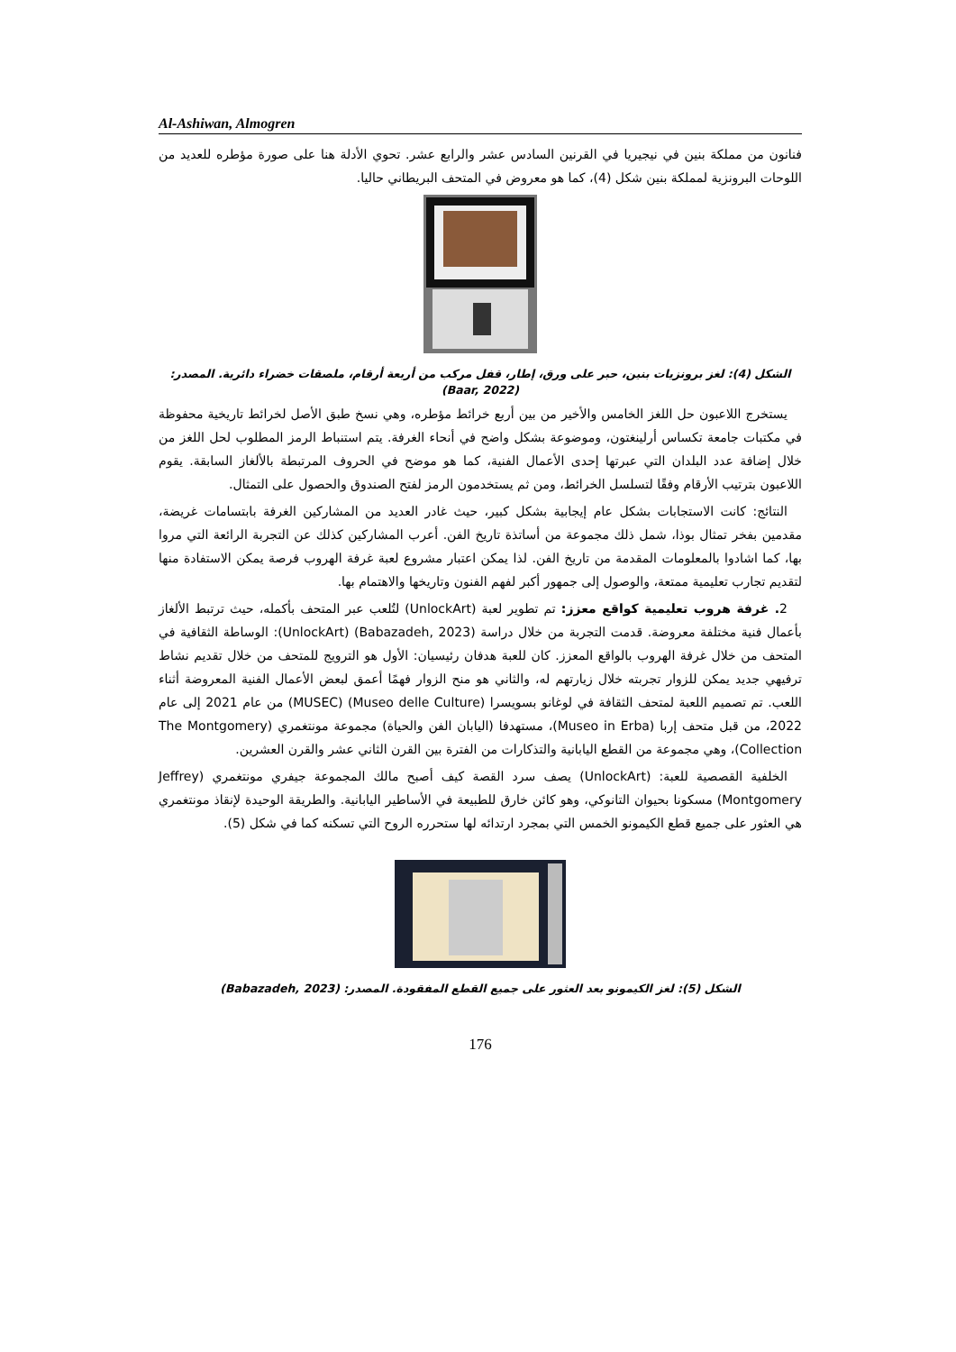Al-Ashiwan, Almogren
فنانون من مملكة بنين في نيجيريا في القرنين السادس عشر والرابع عشر. تحوي الأدلة هنا على صورة مؤطره للعديد من اللوحات البرونزية لمملكة بنين شكل (4)، كما هو معروض في المتحف البريطاني حاليا.
الشكل (4): لغز برونزيات بنين، حبر على ورق، إطار، قفل مركب من أربعة أرقام، ملصقات خضراء دائرية. المصدر: (Baar, 2022)
يستخرج اللاعبون حل اللغز الخامس والأخير من بين أربع خرائط مؤطره، وهي نسخ طبق الأصل لخرائط تاريخية محفوظة في مكتبات جامعة تكساس أرلينغتون، وموضوعة بشكل واضح في أنحاء الغرفة. يتم استنباط الرمز المطلوب لحل اللغز من خلال إضافة عدد البلدان التي عبرتها إحدى الأعمال الفنية، كما هو موضح في الحروف المرتبطة بالألغاز السابقة. يقوم اللاعبون بترتيب الأرقام وفقًا لتسلسل الخرائط، ومن ثم يستخدمون الرمز لفتح الصندوق والحصول على التمثال.
النتائج: كانت الاستجابات بشكل عام إيجابية بشكل كبير، حيث غادر العديد من المشاركين الغرفة بابتسامات غريضة، مقدمين بفخر تمثال بوذا، شمل ذلك مجموعة من أساتذة تاريخ الفن. أعرب المشاركين كذلك عن التجربة الرائعة التي مروا بها، كما اشادوا بالمعلومات المقدمة من تاريخ الفن. لذا يمكن اعتبار مشروع لعبة غرفة الهروب فرصة يمكن الاستفادة منها لتقديم تجارب تعليمية ممتعة، والوصول إلى جمهور أكبر لفهم الفنون وتاريخها والاهتمام بها.
2. غرفة هروب تعليمية كواقع معزز: تم تطوير لعبة (UnlockArt) لتُلعب عبر المتحف بأكمله، حيث ترتبط الألغاز بأعمال فنية مختلفة معروضة. قدمت التجربة من خلال دراسة (Babazadeh, 2023) (UnlockArt): الوساطة الثقافية في المتحف من خلال غرفة الهروب بالواقع المعزز. كان للعبة هدفان رئيسيان: الأول هو الترويج للمتحف من خلال تقديم نشاط ترفيهي جديد يمكن للزوار تجربته خلال زيارتهم له، والثاني هو منح الزوار فهمًا أعمق لبعض الأعمال الفنية المعروضة أثناء اللعب. تم تصميم اللعبة لمتحف الثقافة في لوغانو بسويسرا (Museo delle Culture) (MUSEC) من عام 2021 إلى عام 2022، من قبل متحف إربا (Museo in Erba)، مستهدفا (اليابان الفن والحياة) مجموعة مونتغمري (The Montgomery Collection)، وهي مجموعة من القطع اليابانية والتذكارات من الفترة بين القرن الثاني عشر والقرن العشرين.
الخلفية القصصية للعبة: (UnlockArt) يصف سرد القصة كيف أصبح مالك المجموعة جيفري مونتغمري (Jeffrey Montgomery) مسكونا بحيوان التانوكي، وهو كائن خارق للطبيعة في الأساطير اليابانية. والطريقة الوحيدة لإنقاذ مونتغمري هي العثور على جميع قطع الكيمونو الخمس التي بمجرد ارتدائه لها ستحرره الروح التي تسكنه كما في شكل (5).
الشكل (5): لغز الكيمونو بعد العثور على جميع القطع المفقودة. المصدر: (Babazadeh, 2023)
176